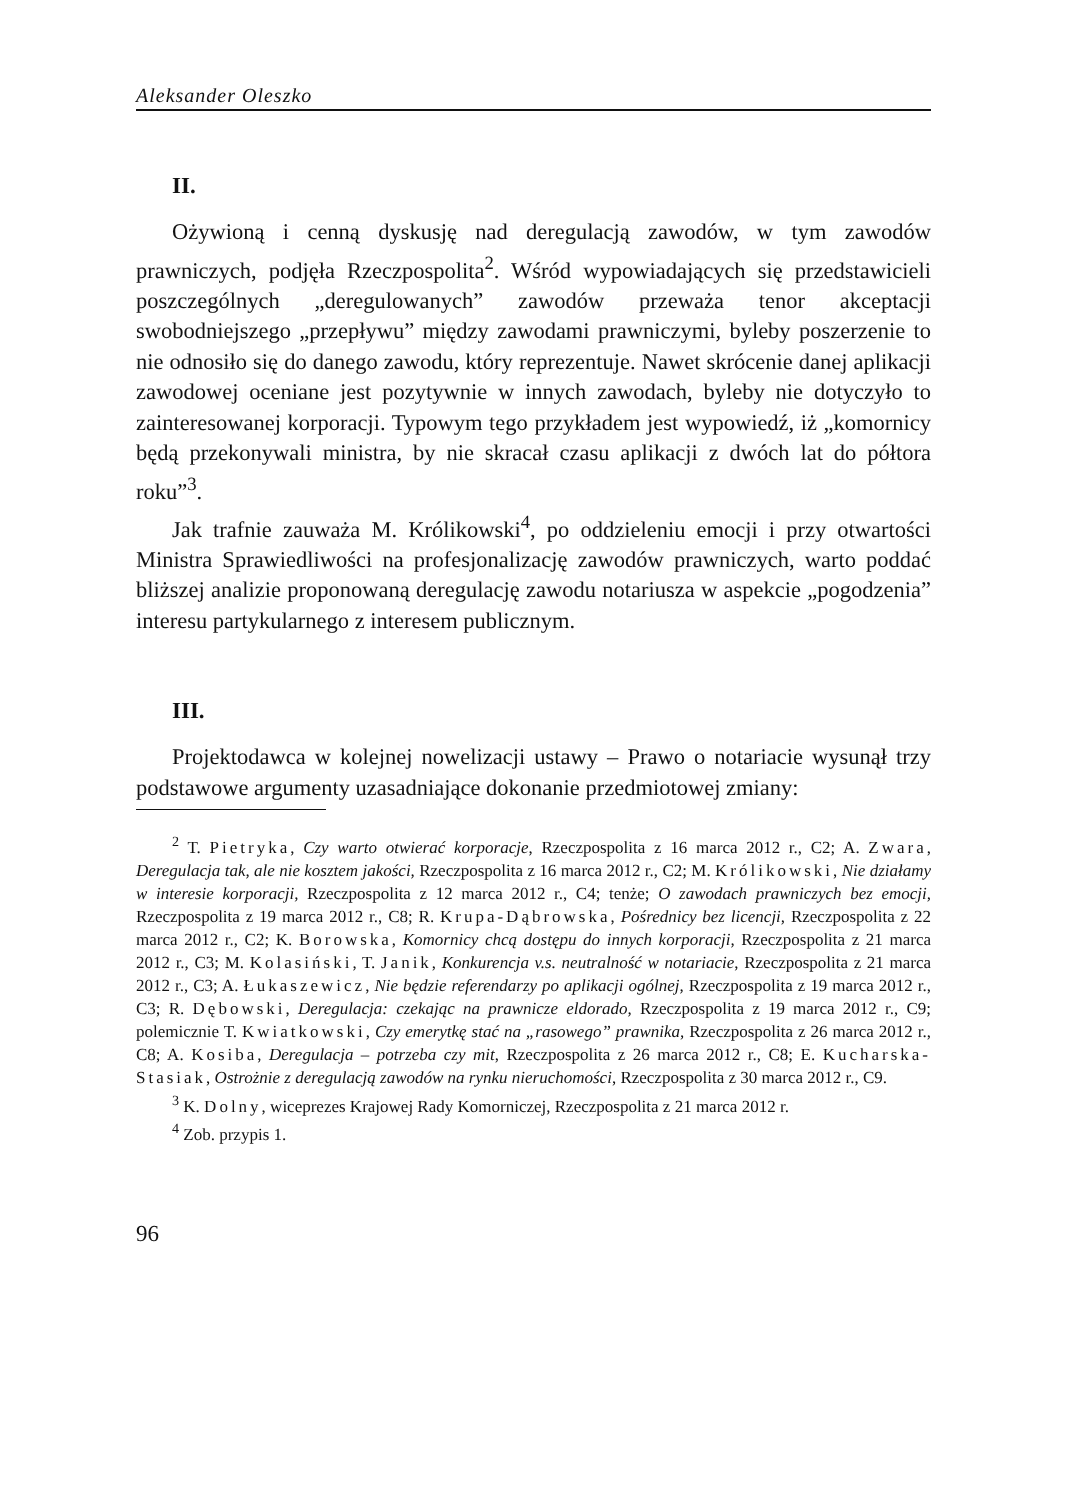Aleksander Oleszko
II.
Ożywioną i cenną dyskusję nad deregulacją zawodów, w tym zawodów prawniczych, podjęła Rzeczpospolita<sup>2</sup>. Wśród wypowiadających się przedstawicieli poszczególnych „deregulowanych” zawodów przeważa tenor akceptacji swobodniejszego „przepływu” między zawodami prawniczymi, byleby poszerzenie to nie odnosiło się do danego zawodu, który reprezentuje. Nawet skrócenie danej aplikacji zawodowej oceniane jest pozytywnie w innych zawodach, byleby nie dotyczyło to zainteresowanej korporacji. Typowym tego przykładem jest wypowiedź, iż „komornicy będą przekonywali ministra, by nie skracał czasu aplikacji z dwóch lat do półtora roku”<sup>3</sup>.
Jak trafnie zauważa M. Królikowski<sup>4</sup>, po oddzieleniu emocji i przy otwartości Ministra Sprawiedliwości na profesjonalizację zawodów prawniczych, warto poddać bliższej analizie proponowaną deregulację zawodu notariusza w aspekcie „pogodzenia” interesu partykularnego z interesem publicznym.
III.
Projektodawca w kolejnej nowelizacji ustawy – Prawo o notariacie wysunął trzy podstawowe argumenty uzasadniające dokonanie przedmiotowej zmiany:
<sup>2</sup> T. Pietryka, Czy warto otwierać korporacje, Rzeczpospolita z 16 marca 2012 r., C2; A. Zwara, Deregulacja tak, ale nie kosztem jakości, Rzeczpospolita z 16 marca 2012 r., C2; M. Królikowski, Nie działamy w interesie korporacji, Rzeczpospolita z 12 marca 2012 r., C4; tenże; O zawodach prawniczych bez emocji, Rzeczpospolita z 19 marca 2012 r., C8; R. Krupa-Dąbrowska, Pośrednicy bez licencji, Rzeczpospolita z 22 marca 2012 r., C2; K. Borowska, Komornicy chcą dostępu do innych korporacji, Rzeczpospolita z 21 marca 2012 r., C3; M. Kolasiński, T. Janik, Konkurencja v.s. neutralność w notariacie, Rzeczpospolita z 21 marca 2012 r., C3; A. Łukaszewicz, Nie będzie referendarzy po aplikacji ogólnej, Rzeczpospolita z 19 marca 2012 r., C3; R. Dębowski, Deregulacja: czekając na prawnicze eldorado, Rzeczpospolita z 19 marca 2012 r., C9; polemicznie T. Kwiatkowski, Czy emerytkę stać na „rasowego” prawnika, Rzeczpospolita z 26 marca 2012 r., C8; A. Kosiba, Deregulacja – potrzeba czy mit, Rzeczpospolita z 26 marca 2012 r., C8; E. Kucharska-Stasiak, Ostrożnie z deregulacją zawodów na rynku nieruchomości, Rzeczpospolita z 30 marca 2012 r., C9.
<sup>3</sup> K. Dolny, wiceprezes Krajowej Rady Komorniczej, Rzeczpospolita z 21 marca 2012 r.
<sup>4</sup> Zob. przypis 1.
96